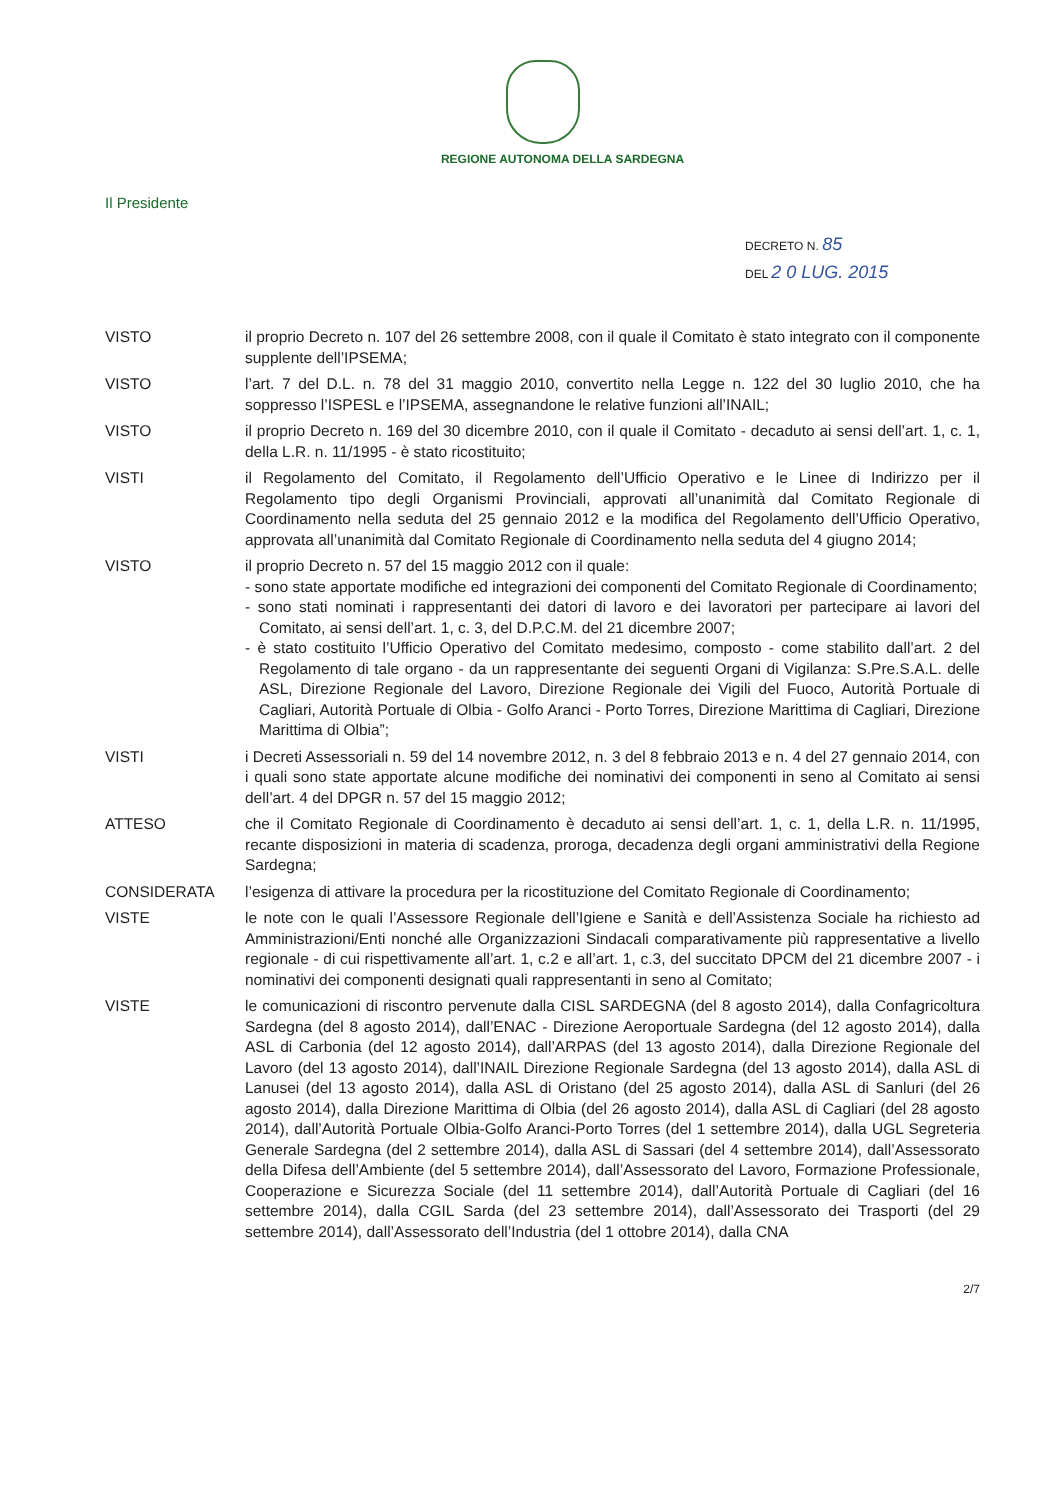REGIONE AUTONOMA DELLA SARDEGNA
Il Presidente
DECRETO N. 85
DEL 2 0 LUG. 2015
VISTO il proprio Decreto n. 107 del 26 settembre 2008, con il quale il Comitato è stato integrato con il componente supplente dell’IPSEMA;
VISTO l’art. 7 del D.L. n. 78 del 31 maggio 2010, convertito nella Legge n. 122 del 30 luglio 2010, che ha soppresso l’ISPESL e l’IPSEMA, assegnandone le relative funzioni all’INAIL;
VISTO il proprio Decreto n. 169 del 30 dicembre 2010, con il quale il Comitato - decaduto ai sensi dell’art. 1, c. 1, della L.R. n. 11/1995 - è stato ricostituito;
VISTI il Regolamento del Comitato, il Regolamento dell’Ufficio Operativo e le Linee di Indirizzo per il Regolamento tipo degli Organismi Provinciali, approvati all’unanimità dal Comitato Regionale di Coordinamento nella seduta del 25 gennaio 2012 e la modifica del Regolamento dell’Ufficio Operativo, approvata all’unanimità dal Comitato Regionale di Coordinamento nella seduta del 4 giugno 2014;
VISTO il proprio Decreto n. 57 del 15 maggio 2012 con il quale:
- sono state apportate modifiche ed integrazioni dei componenti del Comitato Regionale di Coordinamento;
- sono stati nominati i rappresentanti dei datori di lavoro e dei lavoratori per partecipare ai lavori del Comitato, ai sensi dell’art. 1, c. 3, del D.P.C.M. del 21 dicembre 2007;
- è stato costituito l’Ufficio Operativo del Comitato medesimo, composto - come stabilito dall’art. 2 del Regolamento di tale organo - da un rappresentante dei seguenti Organi di Vigilanza: S.Pre.S.A.L. delle ASL, Direzione Regionale del Lavoro, Direzione Regionale dei Vigili del Fuoco, Autorità Portuale di Cagliari, Autorità Portuale di Olbia - Golfo Aranci - Porto Torres, Direzione Marittima di Cagliari, Direzione Marittima di Olbia”;
VISTI i Decreti Assessoriali n. 59 del 14 novembre 2012, n. 3 del 8 febbraio 2013 e n. 4 del 27 gennaio 2014, con i quali sono state apportate alcune modifiche dei nominativi dei componenti in seno al Comitato ai sensi dell’art. 4 del DPGR n. 57 del 15 maggio 2012;
ATTESO che il Comitato Regionale di Coordinamento è decaduto ai sensi dell’art. 1, c. 1, della L.R. n. 11/1995, recante disposizioni in materia di scadenza, proroga, decadenza degli organi amministrativi della Regione Sardegna;
CONSIDERATA l’esigenza di attivare la procedura per la ricostituzione del Comitato Regionale di Coordinamento;
VISTE le note con le quali l’Assessore Regionale dell’Igiene e Sanità e dell’Assistenza Sociale ha richiesto ad Amministrazioni/Enti nonché alle Organizzazioni Sindacali comparativamente più rappresentative a livello regionale - di cui rispettivamente all’art. 1, c.2 e all’art. 1, c.3, del succitato DPCM del 21 dicembre 2007 - i nominativi dei componenti designati quali rappresentanti in seno al Comitato;
VISTE le comunicazioni di riscontro pervenute dalla CISL SARDEGNA (del 8 agosto 2014), dalla Confagricoltura Sardegna (del 8 agosto 2014), dall’ENAC - Direzione Aeroportuale Sardegna (del 12 agosto 2014), dalla ASL di Carbonia (del 12 agosto 2014), dall’ARPAS (del 13 agosto 2014), dalla Direzione Regionale del Lavoro (del 13 agosto 2014), dall’INAIL Direzione Regionale Sardegna (del 13 agosto 2014), dalla ASL di Lanusei (del 13 agosto 2014), dalla ASL di Oristano (del 25 agosto 2014), dalla ASL di Sanluri (del 26 agosto 2014), dalla Direzione Marittima di Olbia (del 26 agosto 2014), dalla ASL di Cagliari (del 28 agosto 2014), dall’Autorità Portuale Olbia-Golfo Aranci-Porto Torres (del 1 settembre 2014), dalla UGL Segreteria Generale Sardegna (del 2 settembre 2014), dalla ASL di Sassari (del 4 settembre 2014), dall’Assessorato della Difesa dell’Ambiente (del 5 settembre 2014), dall’Assessorato del Lavoro, Formazione Professionale, Cooperazione e Sicurezza Sociale (del 11 settembre 2014), dall’Autorità Portuale di Cagliari (del 16 settembre 2014), dalla CGIL Sarda (del 23 settembre 2014), dall’Assessorato dei Trasporti (del 29 settembre 2014), dall’Assessorato dell’Industria (del 1 ottobre 2014), dalla CNA
2/7